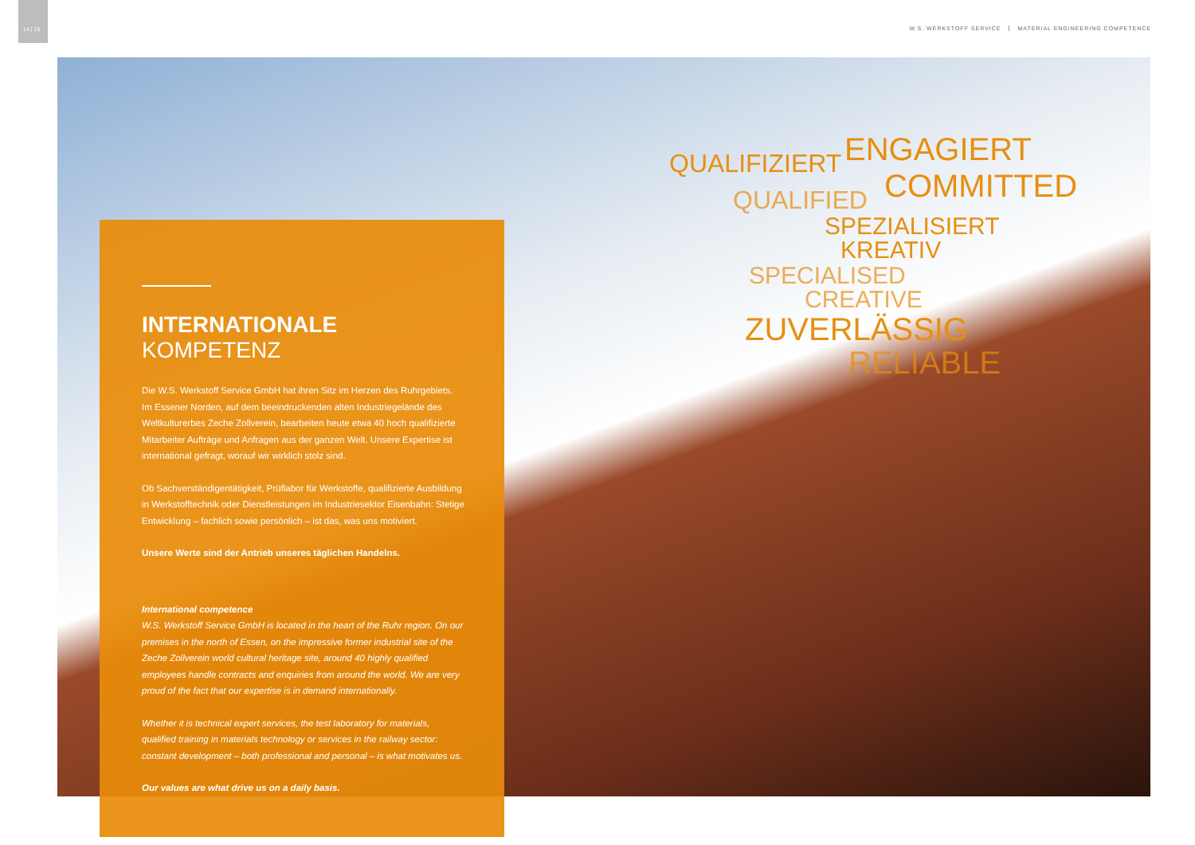14 | 15
W.S. WERKSTOFF SERVICE MATERIAL ENGINEERING COMPETENCE
ENGAGIERT
QUALIFIZIERT
COMMITTED
QUALIFIED
SPEZIALISIERT KREATIV
SPECIALISED CREATIVE
ZUVERLÄSSIG
RELIABLE
INTERNATIONALE KOMPETENZ
Die W.S. Werkstoff Service GmbH hat ihren Sitz im Herzen des Ruhrgebiets. Im Essener Norden, auf dem beeindruckenden alten Industriegelände des Weltkulturerbes Zeche Zollverein, bearbeiten heute etwa 40 hoch qualifizierte Mitarbeiter Aufträge und Anfragen aus der ganzen Welt. Unsere Expertise ist international gefragt, worauf wir wirklich stolz sind.
Ob Sachverständigentätigkeit, Prüflabor für Werkstoffe, qualifizierte Ausbildung in Werkstofftechnik oder Dienstleistungen im Industriesektor Eisenbahn: Stetige Entwicklung – fachlich sowie persönlich – ist das, was uns motiviert.
Unsere Werte sind der Antrieb unseres täglichen Handelns.
International competence
W.S. Werkstoff Service GmbH is located in the heart of the Ruhr region. On our premises in the north of Essen, on the impressive former industrial site of the Zeche Zollverein world cultural heritage site, around 40 highly qualified employees handle contracts and enquiries from around the world. We are very proud of the fact that our expertise is in demand internationally.
Whether it is technical expert services, the test laboratory for materials, qualified training in materials technology or services in the railway sector: constant development – both professional and personal – is what motivates us.
Our values are what drive us on a daily basis.